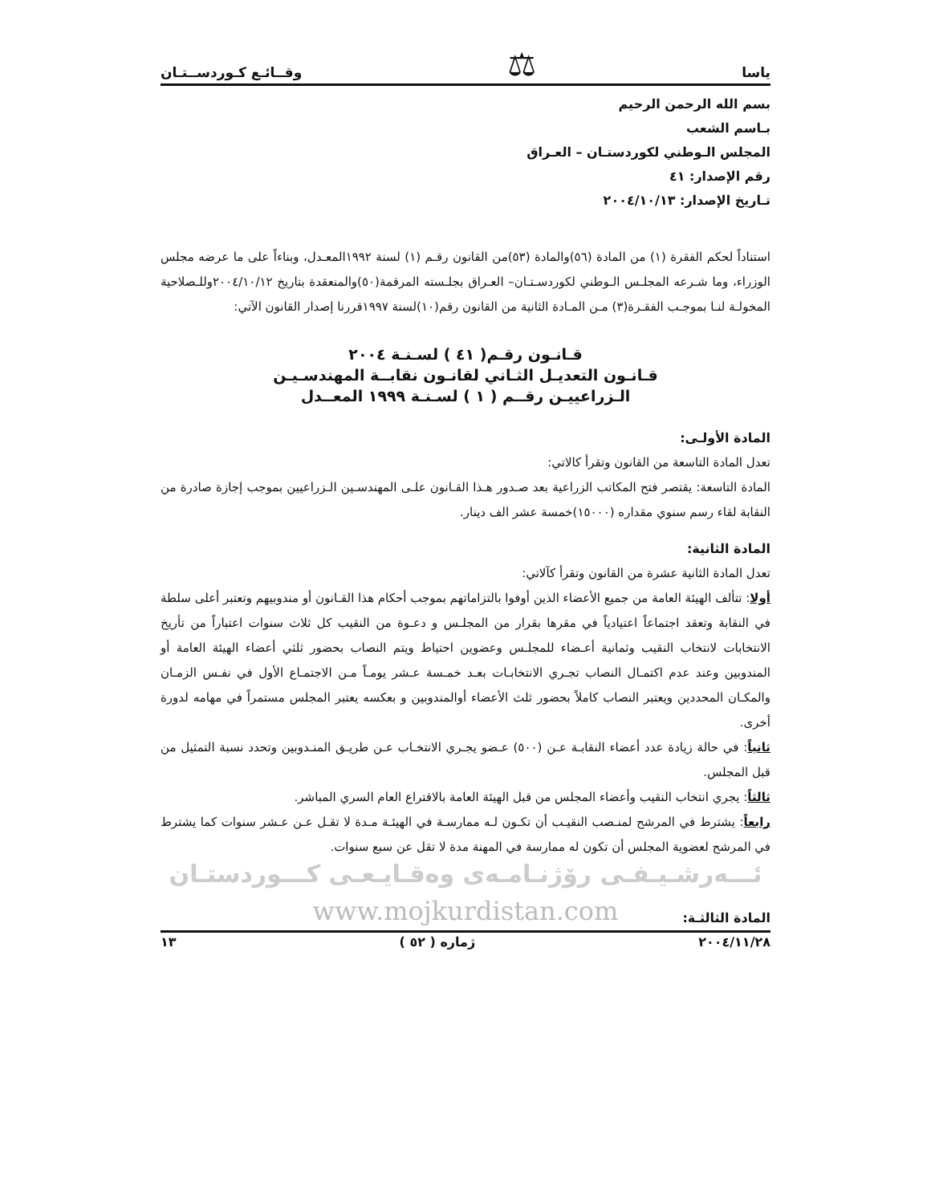ياسا ⚖ وقــائـع كـوردســتـان
بسم الله الرحمن الرحيم
بـاسم الشعب
المجلس الـوطني لكوردستـان – العـراق
رقم الإصدار: ٤١
تـاريخ الإصدار: ٢٠٠٤/١٠/١٣
استناداً لحكم الفقرة (١) من المادة (٥٦)والمادة (٥٣)من القانون رقـم (١) لسنة ١٩٩٢المعـدل، وبناءاً على ما عرضه مجلس الوزراء، وما شـرعه المجلـس الـوطني لكوردسـتـان– العـراق بجلـسته المرقمة(٥٠)والمنعقدة بتاريخ ٢٠٠٤/١٠/١٢وللـصلاحية المخولـة لنـا بموجـب الفقـرة(٣) مـن المـادة الثانية من القانون رقم(١٠)لسنة ١٩٩٧قررنا إصدار القانون الآتي:
قـانـون رقـم( ٤١ ) لسـنـة ٢٠٠٤
قـانـون التعديـل الثـاني لقانـون نقابــة المهندسـيـن
الـزراعييـن رقــم ( ١ ) لسـنـة ١٩٩٩ المعــدل
المادة الأولـى:
تعدل المادة التاسعة من القانون وتقرأ كالاتي:
المادة التاسعة: يقتصر فتح المكاتب الزراعية بعد صـدور هـذا القـانون علـى المهندسـين الـزراعيين بموجب إجازة صادرة من النقابة لقاء رسم سنوي مقداره (١٥٠٠٠)خمسة عشر الف دينار.
المادة الثانية:
تعدل المادة الثانية عشرة من القانون وتقرأ كآلاتي:
أولا: تتألف الهيئة العامة من جميع الأعضاء الذين أوفوا بالتزاماتهم بموجب أحكام هذا القـانون أو مندوبيهم وتعتبر أعلى سلطة في النقابة وتعقد اجتماعاً اعتيادياً في مقرها بقرار من المجلـس و دعـوة من النقيب كل ثلاث سنوات اعتباراً من تأريخ الانتخابات لانتخاب النقيب وثمانية أعـضاء للمجلـس وعضوين احتياط ويتم النصاب بحضور ثلثي أعضاء الهيئة العامة أو المندوبين وعند عدم اكتمـال النصاب تجـري الانتخابـات بعـد خمـسة عـشر يومـاً مـن الاجتمـاع الأول في نفـس الزمـان والمكـان المحددين ويعتبر النصاب كاملاً بحضور ثلث الأعضاء أوالمندوبين و بعكسه يعتبر المجلس مستمراً في مهامه لدورة أخرى.
ثانياً: في حالة زيادة عدد أعضاء النقابـة عـن (٥٠٠) عـضو يجـري الانتخـاب عـن طريـق المنـدوبين وتحدد نسبة التمثيل من قبل المجلس.
ثالثاً: يجري انتخاب النقيب وأعضاء المجلس من قبل الهيئة العامة بالاقتراع العام السري المباشر.
رابعاً: يشترط في المرشح لمنـصب النقيـب أن تكـون لـه ممارسـة في الهيئـة مـدة لا تقـل عـن عـشر سنوات كما يشترط في المرشح لعضوية المجلس أن تكون له ممارسة في المهنة مدة لا تقل عن سبع سنوات.
ئـــه‌رشـيـفـی رۆژنـامـه‌ی وه‌قـایـعـی كـــوردستـان
www.mojkurdistan.com
المادة الثالثـة:
٢٠٠٤/١١/٢٨ ژماره ( ٥٢ ) ١٣